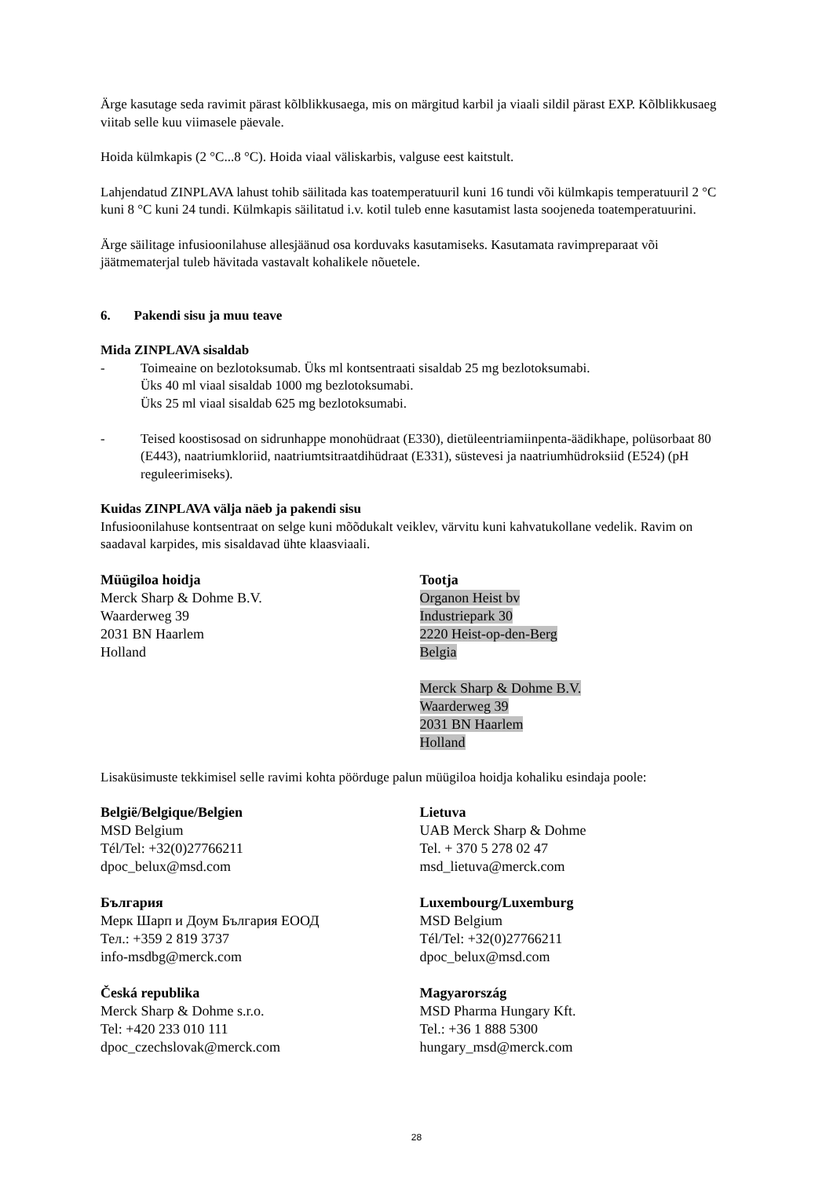Ärge kasutage seda ravimit pärast kõlblikkusaega, mis on märgitud karbil ja viaali sildil pärast EXP. Kõlblikkusaeg viitab selle kuu viimasele päevale.
Hoida külmkapis (2 °C...8 °C). Hoida viaal väliskarbis, valguse eest kaitstult.
Lahjendatud ZINPLAVA lahust tohib säilitada kas toatemperatuuril kuni 16 tundi või külmkapis temperatuuril 2 °C kuni 8 °C kuni 24 tundi. Külmkapis säilitatud i.v. kotil tuleb enne kasutamist lasta soojeneda toatemperatuurini.
Ärge säilitage infusioonilahuse allesjäänud osa korduvaks kasutamiseks. Kasutamata ravimpreparaat või jäätmematerjal tuleb hävitada vastavalt kohalikele nõuetele.
6. Pakendi sisu ja muu teave
Mida ZINPLAVA sisaldab
- Toimeaine on bezlotoksumab. Üks ml kontsentraati sisaldab 25 mg bezlotoksumabi.
Üks 40 ml viaal sisaldab 1000 mg bezlotoksumabi.
Üks 25 ml viaal sisaldab 625 mg bezlotoksumabi.
- Teised koostisosad on sidrunhappe monohüdraat (E330), dietüleentriamiinpenta-äädikhape, polüsorbaat 80 (E443), naatriumkloriid, naatriumtsitraatdihüdraat (E331), süstevesi ja naatriumhüdroksiid (E524) (pH reguleerimiseks).
Kuidas ZINPLAVA välja näeb ja pakendi sisu
Infusioonilahuse kontsentraat on selge kuni mõõdukalt veiklev, värvitu kuni kahvatukollane vedelik. Ravim on saadaval karpides, mis sisaldavad ühte klaasviaali.
Müügiloa hoidja
Merck Sharp & Dohme B.V.
Waarderweg 39
2031 BN Haarlem
Holland
Tootja
Organon Heist bv
Industriepark 30
2220 Heist-op-den-Berg
Belgia
Merck Sharp & Dohme B.V.
Waarderweg 39
2031 BN Haarlem
Holland
Lisaküsimuste tekkimisel selle ravimi kohta pöörduge palun müügiloa hoidja kohaliku esindaja poole:
België/Belgique/Belgien
MSD Belgium
Tél/Tel: +32(0)27766211
dpoc_belux@msd.com
България
Мерк Шарп и Доум България ЕООД
Тел.: +359 2 819 3737
info-msdbg@merck.com
Česká republika
Merck Sharp & Dohme s.r.o.
Tel: +420 233 010 111
dpoc_czechslovak@merck.com
Lietuva
UAB Merck Sharp & Dohme
Tel. + 370 5 278 02 47
msd_lietuva@merck.com
Luxembourg/Luxemburg
MSD Belgium
Tél/Tel: +32(0)27766211
dpoc_belux@msd.com
Magyarország
MSD Pharma Hungary Kft.
Tel.: +36 1 888 5300
hungary_msd@merck.com
28